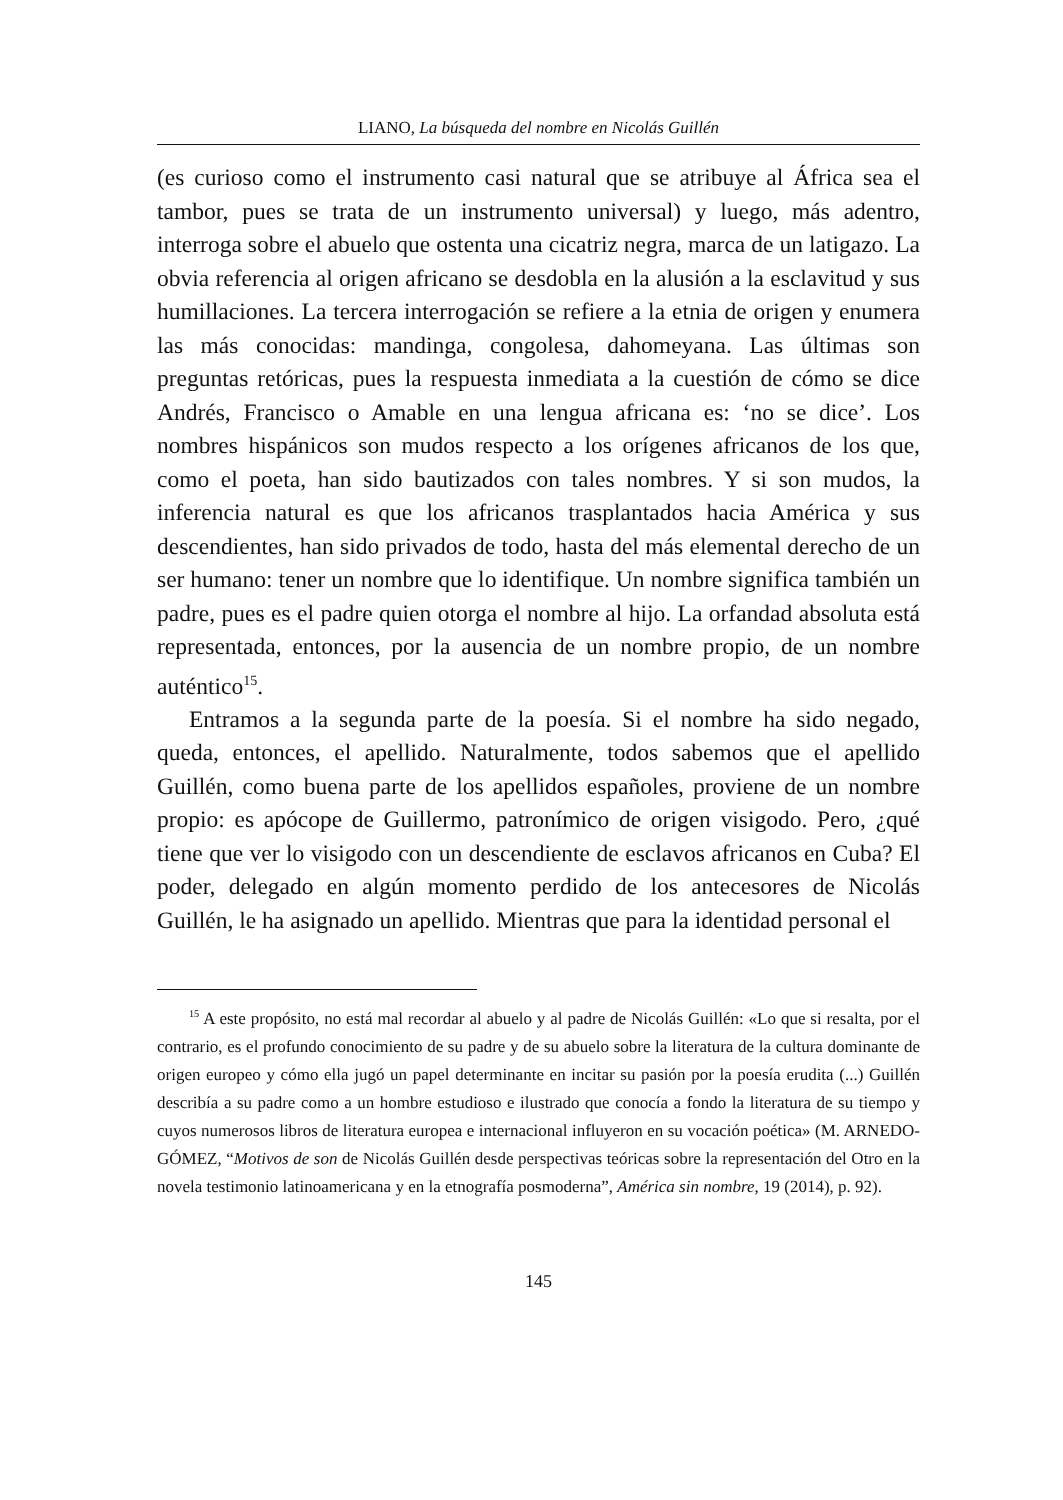LIANO, La búsqueda del nombre en Nicolás Guillén
(es curioso como el instrumento casi natural que se atribuye al África sea el tambor, pues se trata de un instrumento universal) y luego, más adentro, interroga sobre el abuelo que ostenta una cicatriz negra, marca de un latigazo. La obvia referencia al origen africano se desdobla en la alusión a la esclavitud y sus humillaciones. La tercera interrogación se refiere a la etnia de origen y enumera las más conocidas: mandinga, congolesa, dahomeyana. Las últimas son preguntas retóricas, pues la respuesta inmediata a la cuestión de cómo se dice Andrés, Francisco o Amable en una lengua africana es: ‘no se dice’. Los nombres hispánicos son mudos respecto a los orígenes africanos de los que, como el poeta, han sido bautizados con tales nombres. Y si son mudos, la inferencia natural es que los africanos trasplantados hacia América y sus descendientes, han sido privados de todo, hasta del más elemental derecho de un ser humano: tener un nombre que lo identifique. Un nombre significa también un padre, pues es el padre quien otorga el nombre al hijo. La orfandad absoluta está representada, entonces, por la ausencia de un nombre propio, de un nombre auténtico<sup>15</sup>.
Entramos a la segunda parte de la poesía. Si el nombre ha sido negado, queda, entonces, el apellido. Naturalmente, todos sabemos que el apellido Guillén, como buena parte de los apellidos españoles, proviene de un nombre propio: es apócope de Guillermo, patronímico de origen visigodo. Pero, ¿qué tiene que ver lo visigodo con un descendiente de esclavos africanos en Cuba? El poder, delegado en algún momento perdido de los antecesores de Nicolás Guillén, le ha asignado un apellido. Mientras que para la identidad personal el
<sup>15</sup> A este propósito, no está mal recordar al abuelo y al padre de Nicolás Guillén: «Lo que si resalta, por el contrario, es el profundo conocimiento de su padre y de su abuelo sobre la literatura de la cultura dominante de origen europeo y cómo ella jugó un papel determinante en incitar su pasión por la poesía erudita (...) Guillén describía a su padre como a un hombre estudioso e ilustrado que conocía a fondo la literatura de su tiempo y cuyos numerosos libros de literatura europea e internacional influyeron en su vocación poética» (M. ARNEDO-GÓMEZ, “Motivos de son de Nicolás Guillén desde perspectivas teóricas sobre la representación del Otro en la novela testimonio latinoamericana y en la etnografía posmoderna”, América sin nombre, 19 (2014), p. 92).
145